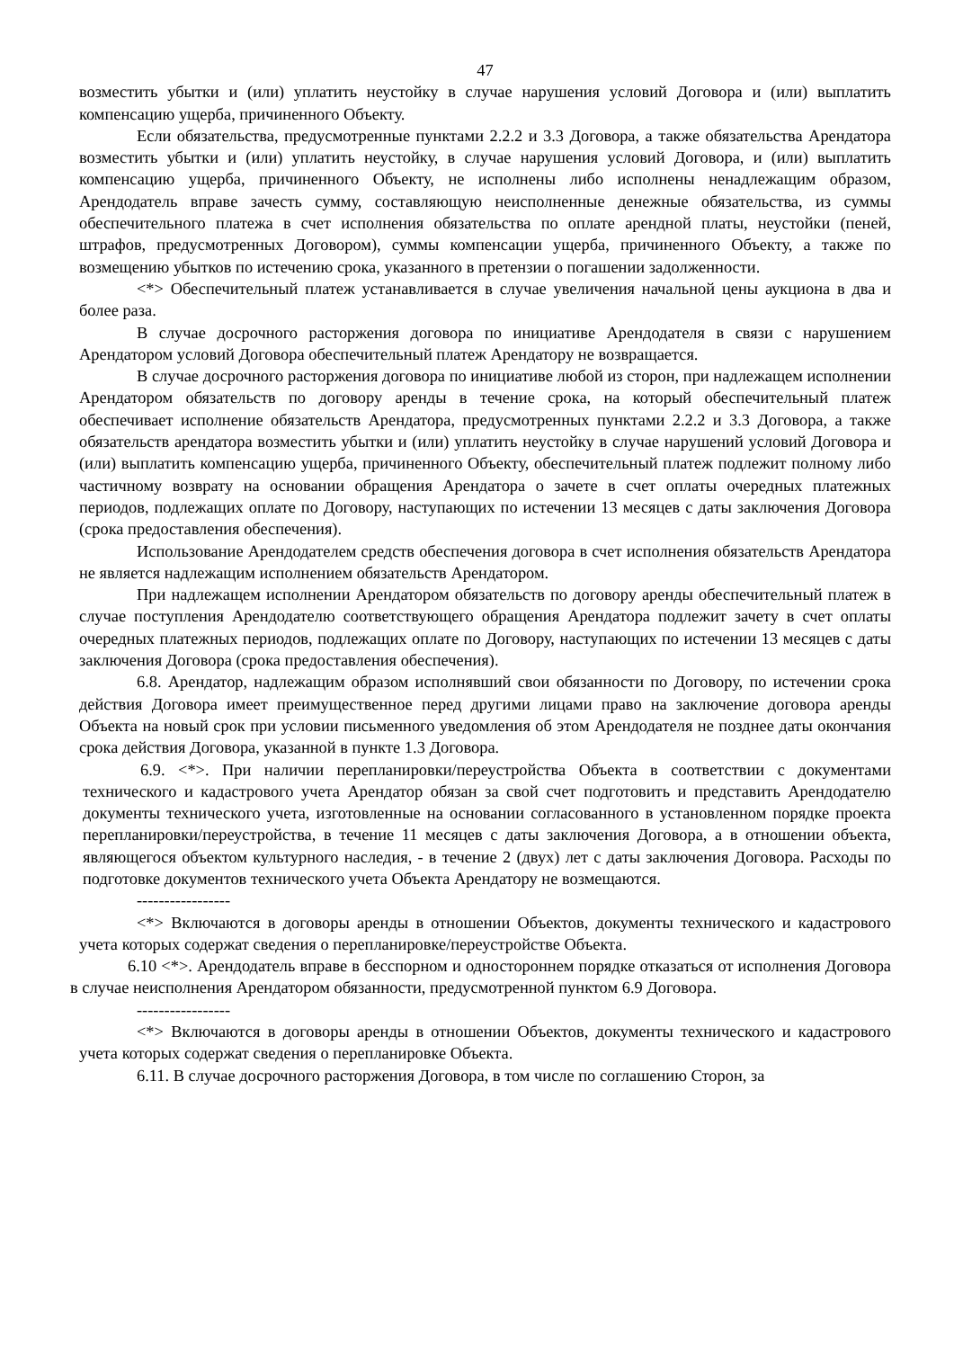47
возместить убытки и (или) уплатить неустойку в случае нарушения условий Договора и (или) выплатить компенсацию ущерба, причиненного Объекту.
Если обязательства, предусмотренные пунктами 2.2.2 и 3.3 Договора, а также обязательства Арендатора возместить убытки и (или) уплатить неустойку, в случае нарушения условий Договора, и (или) выплатить компенсацию ущерба, причиненного Объекту, не исполнены либо исполнены ненадлежащим образом, Арендодатель вправе зачесть сумму, составляющую неисполненные денежные обязательства, из суммы обеспечительного платежа в счет исполнения обязательства по оплате арендной платы, неустойки (пеней, штрафов, предусмотренных Договором), суммы компенсации ущерба, причиненного Объекту, а также по возмещению убытков по истечению срока, указанного в претензии о погашении задолженности.
<*> Обеспечительный платеж устанавливается в случае увеличения начальной цены аукциона в два и более раза.
В случае досрочного расторжения договора по инициативе Арендодателя в связи с нарушением Арендатором условий Договора обеспечительный платеж Арендатору не возвращается.
В случае досрочного расторжения договора по инициативе любой из сторон, при надлежащем исполнении Арендатором обязательств по договору аренды в течение срока, на который обеспечительный платеж обеспечивает исполнение обязательств Арендатора, предусмотренных пунктами 2.2.2 и 3.3 Договора, а также обязательств арендатора возместить убытки и (или) уплатить неустойку в случае нарушений условий Договора и (или) выплатить компенсацию ущерба, причиненного Объекту, обеспечительный платеж подлежит полному либо частичному возврату на основании обращения Арендатора о зачете в счет оплаты очередных платежных периодов, подлежащих оплате по Договору, наступающих по истечении 13 месяцев с даты заключения Договора (срока предоставления обеспечения).
Использование Арендодателем средств обеспечения договора в счет исполнения обязательств Арендатора не является надлежащим исполнением обязательств Арендатором.
При надлежащем исполнении Арендатором обязательств по договору аренды обеспечительный платеж в случае поступления Арендодателю соответствующего обращения Арендатора подлежит зачету в счет оплаты очередных платежных периодов, подлежащих оплате по Договору, наступающих по истечении 13 месяцев с даты заключения Договора (срока предоставления обеспечения).
6.8. Арендатор, надлежащим образом исполнявший свои обязанности по Договору, по истечении срока действия Договора имеет преимущественное перед другими лицами право на заключение договора аренды Объекта на новый срок при условии письменного уведомления об этом Арендодателя не позднее даты окончания срока действия Договора, указанной в пункте 1.3 Договора.
6.9. <*>. При наличии перепланировки/переустройства Объекта в соответствии с документами технического и кадастрового учета Арендатор обязан за свой счет подготовить и представить Арендодателю документы технического учета, изготовленные на основании согласованного в установленном порядке проекта перепланировки/переустройства, в течение 11 месяцев с даты заключения Договора, а в отношении объекта, являющегося объектом культурного наследия, - в течение 2 (двух) лет с даты заключения Договора. Расходы по подготовке документов технического учета Объекта Арендатору не возмещаются.
-----------------
<*> Включаются в договоры аренды в отношении Объектов, документы технического и кадастрового учета которых содержат сведения о перепланировке/переустройстве Объекта.
6.10 <*>. Арендодатель вправе в бесспорном и одностороннем порядке отказаться от исполнения Договора в случае неисполнения Арендатором обязанности, предусмотренной пунктом 6.9 Договора.
-----------------
<*> Включаются в договоры аренды в отношении Объектов, документы технического и кадастрового учета которых содержат сведения о перепланировке Объекта.
6.11. В случае досрочного расторжения Договора, в том числе по соглашению Сторон, за